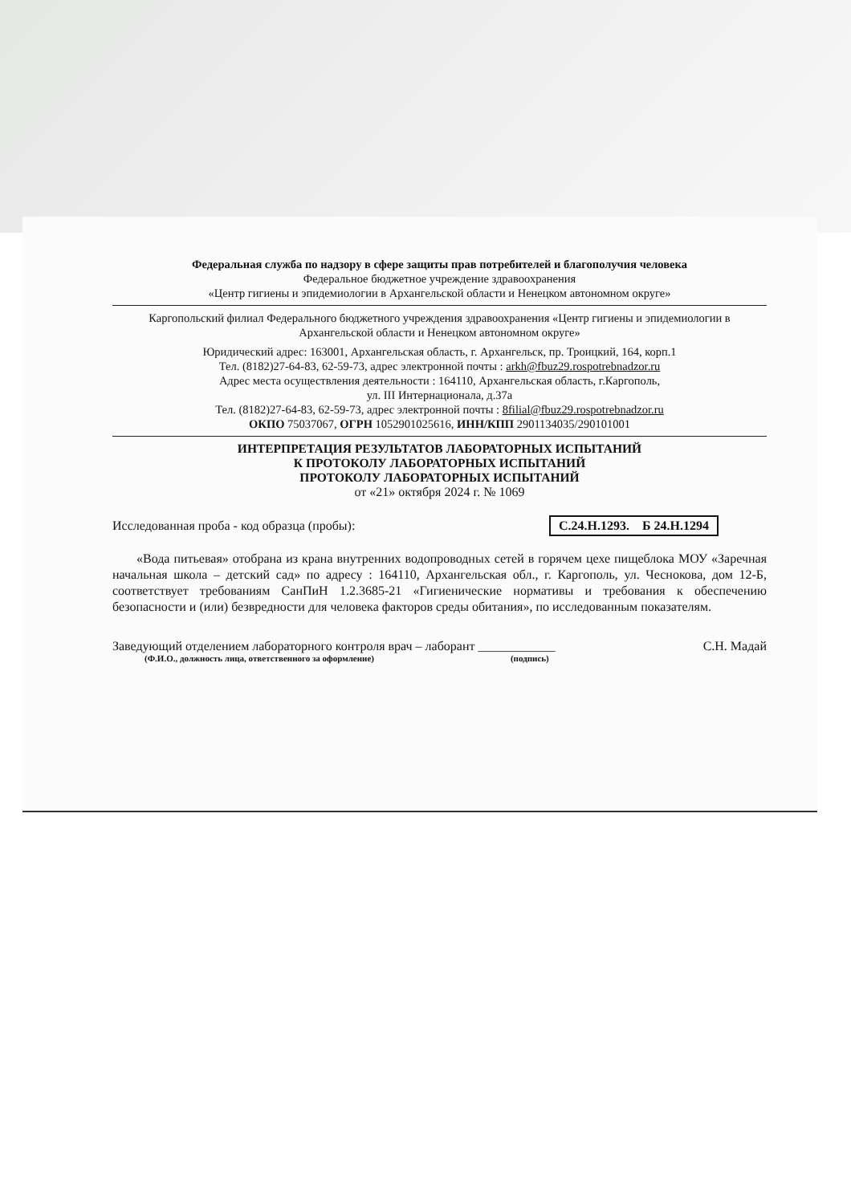Федеральная служба по надзору в сфере защиты прав потребителей и благополучия человека
Федеральное бюджетное учреждение здравоохранения
«Центр гигиены и эпидемиологии в Архангельской области и Ненецком автономном округе»
Каргопольский филиал Федерального бюджетного учреждения здравоохранения «Центр гигиены и эпидемиологии в Архангельской области и Ненецком автономном округе»
Юридический адрес: 163001, Архангельская область, г. Архангельск, пр. Троицкий, 164, корп.1
Тел. (8182)27-64-83, 62-59-73, адрес электронной почты : arkh@fbuz29.rospotrebnadzor.ru
Адрес места осуществления деятельности : 164110, Архангельская область, г.Каргополь,
ул. III Интернационала, д.37а
Тел. (8182)27-64-83, 62-59-73, адрес электронной почты : 8filial@fbuz29.rospotrebnadzor.ru
ОКПО 75037067, ОГРН 1052901025616, ИНН/КПП 2901134035/290101001
ИНТЕРПРЕТАЦИЯ РЕЗУЛЬТАТОВ ЛАБОРАТОРНЫХ ИСПЫТАНИЙ
К ПРОТОКОЛУ ЛАБОРАТОРНЫХ ИСПЫТАНИЙ
ПРОТОКОЛУ ЛАБОРАТОРНЫХ ИСПЫТАНИЙ
от «21» октября 2024 г. № 1069
Исследованная проба - код образца (пробы): С.24.Н.1293. Б 24.Н.1294
«Вода питьевая» отобрана из крана внутренних водопроводных сетей в горячем цехе пищеблока МОУ «Заречная начальная школа – детский сад» по адресу : 164110, Архангельская обл., г. Каргополь, ул. Чеснокова, дом 12-Б, соответствует требованиям СанПиН 1.2.3685-21 «Гигиенические нормативы и требования к обеспечению безопасности и (или) безвредности для человека факторов среды обитания», по исследованным показателям.
Заведующий отделением лабораторного контроля врач – лаборант ____________ С.Н. Мадай
(Ф.И.О., должность лица, ответственного за оформление) (подпись)